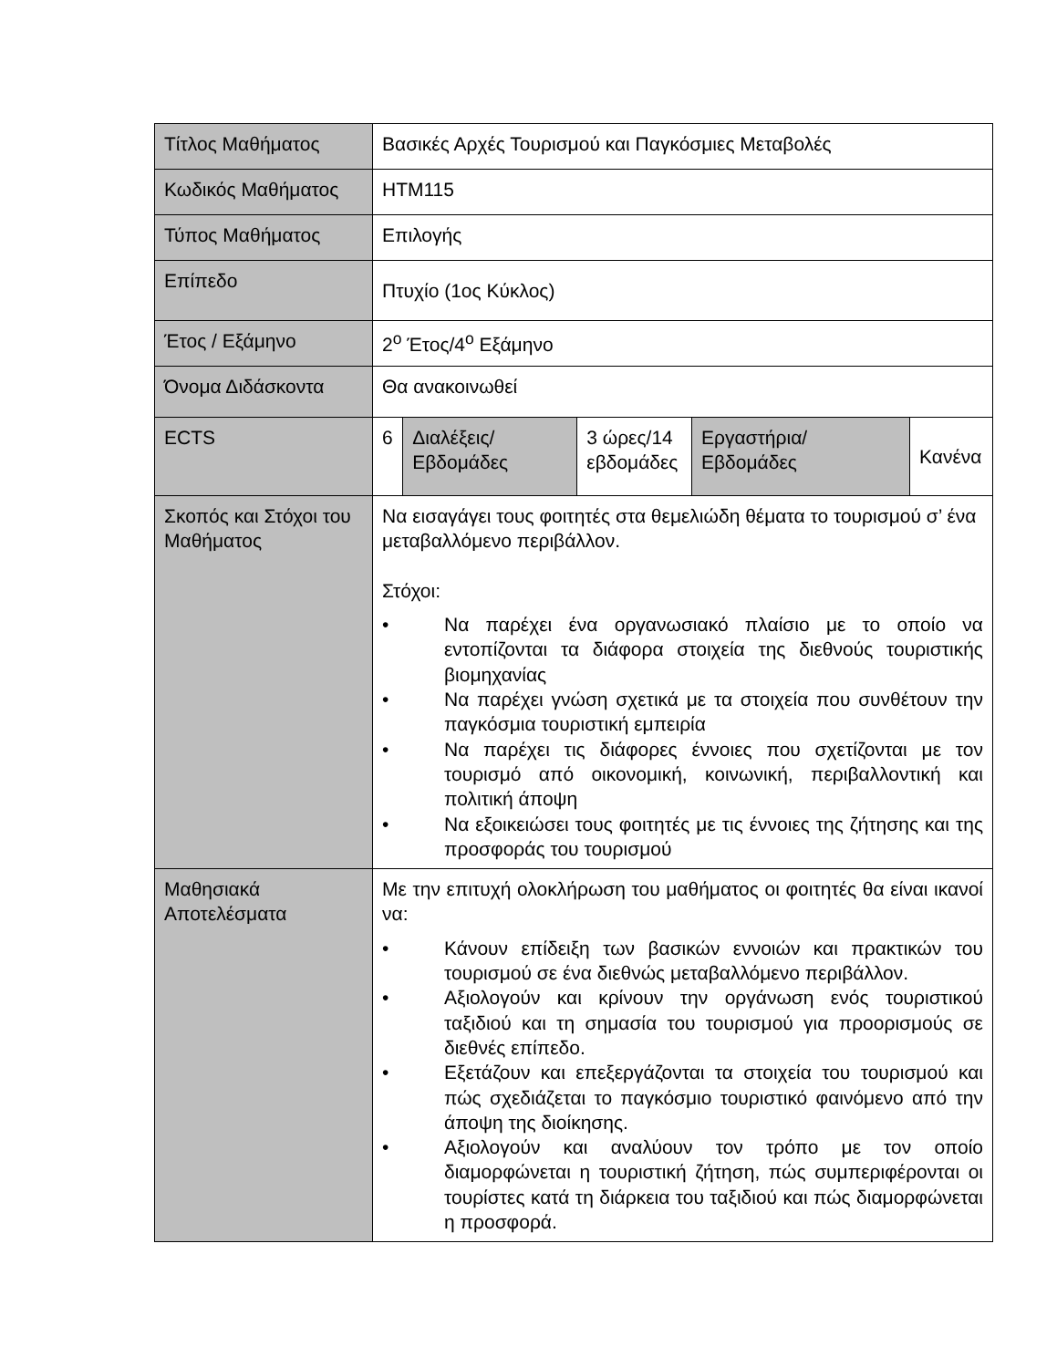| Τίτλος Μαθήματος | Βασικές Αρχές Τουρισμού και Παγκόσμιες Μεταβολές | | | | |
| Κωδικός Μαθήματος | HTM115 | | | | |
| Τύπος Μαθήματος | Επιλογής | | | | |
| Επίπεδο | Πτυχίο (1ος Κύκλος) | | | | |
| Έτος / Εξάμηνο | 2<sup>ο</sup> Έτος/4<sup>ο</sup> Εξάμηνο | | | | |
| Όνομα Διδάσκοντα | Θα ανακοινωθεί | | | | |
| ECTS | 6 | Διαλέξεις/ Εβδομάδες | 3 ώρες/14 εβδομάδες | Εργαστήρια/ Εβδομάδες | Κανένα |
| Σκοπός και Στόχοι του Μαθήματος | Να εισαγάγει τους φοιτητές στα θεμελιώδη θέματα το τουρισμού σ’ ένα μεταβαλλόμενο περιβάλλον. Στόχοι: • Να παρέχει ένα οργανωσιακό πλαίσιο με το οποίο να εντοπίζονται τα διάφορα στοιχεία της διεθνούς τουριστικής βιομηχανίας • Να παρέχει γνώση σχετικά με τα στοιχεία που συνθέτουν την παγκόσμια τουριστική εμπειρία • Να παρέχει τις διάφορες έννοιες που σχετίζονται με τον τουρισμό από οικονομική, κοινωνική, περιβαλλοντική και πολιτική άποψη • Να εξοικειώσει τους φοιτητές με τις έννοιες της ζήτησης και της προσφοράς του τουρισμού | | | | |
| Μαθησιακά Αποτελέσματα | Με την επιτυχή ολοκλήρωση του μαθήματος οι φοιτητές θα είναι ικανοί να: • Κάνουν επίδειξη των βασικών εννοιών και πρακτικών του τουρισμού σε ένα διεθνώς μεταβαλλόμενο περιβάλλον. • Αξιολογούν και κρίνουν την οργάνωση ενός τουριστικού ταξιδιού και τη σημασία του τουρισμού για προορισμούς σε διεθνές επίπεδο. • Εξετάζουν και επεξεργάζονται τα στοιχεία του τουρισμού και πώς σχεδιάζεται το παγκόσμιο τουριστικό φαινόμενο από την άποψη της διοίκησης. • Αξιολογούν και αναλύουν τον τρόπο με τον οποίο διαμορφώνεται η τουριστική ζήτηση, πώς συμπεριφέρονται οι τουρίστες κατά τη διάρκεια του ταξιδιού και πώς διαμορφώνεται η προσφορά. | | | | |